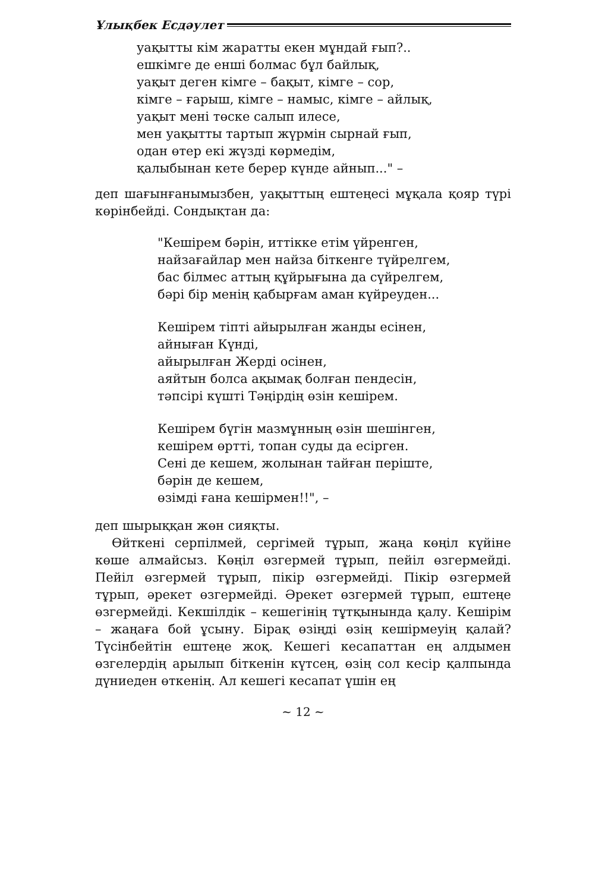Ұлықбек Есдәулет
уақытты кім жаратты екен мұндай ғып?..
ешкімге де енші болмас бұл байлық,
уақыт деген кімге – бақыт, кімге – сор,
кімге – ғарыш, кімге – намыс, кімге – айлық,
уақыт мені төске салып илесе,
мен уақытты тартып жүрмін сырнай ғып,
одан өтер екі жүзді көрмедім,
қалыбынан кете берер күнде айнып..." –
деп шағынғанымызбен, уақыттың ештеңесі мұқала қояр түрі көрінбейді. Сондықтан да:
"Кешірем бәрін, иттікке етім үйренген,
найзағайлар мен найза біткенге түйрелгем,
бас білмес аттың құйрығына да сүйрелгем,
бәрі бір менің қабырғам аман күйреуден...
Кешірем тіпті айырылған жанды есінен,
айныған Күнді,
айырылған Жерді осінен,
аяйтын болса ақымақ болған пендесін,
тәпсірі күшті Тәңірдің өзін кешірем.
Кешірем бүгін мазмұнның өзін шешінген,
кешірем өртті, топан суды да есірген.
Сені де кешем, жолынан тайған періште,
бәрін де кешем,
өзімді ғана кешірмен!!", –
деп шырыққан жөн сияқты.
Өйткені серпілмей, сергімей тұрып, жаңа көңіл күйіне көше алмайсыз. Көңіл өзгермей тұрып, пейіл өзгермейді. Пейіл өзгермей тұрып, пікір өзгермейді. Пікір өзгермей тұрып, әрекет өзгермейді. Әрекет өзгермей тұрып, ештеңе өзгермейді. Кекшілдік – кешегінің тұтқынында қалу. Кешірім – жаңаға бой ұсыну. Бірақ өзіңді өзің кешірмеуің қалай? Түсінбейтін ештеңе жоқ. Кешегі кесапаттан ең алдымен өзгелердің арылып біткенін күтсең, өзің сол кесір қалпында дүниеден өткенің. Ал кешегі кесапат үшін ең
~ 12 ~